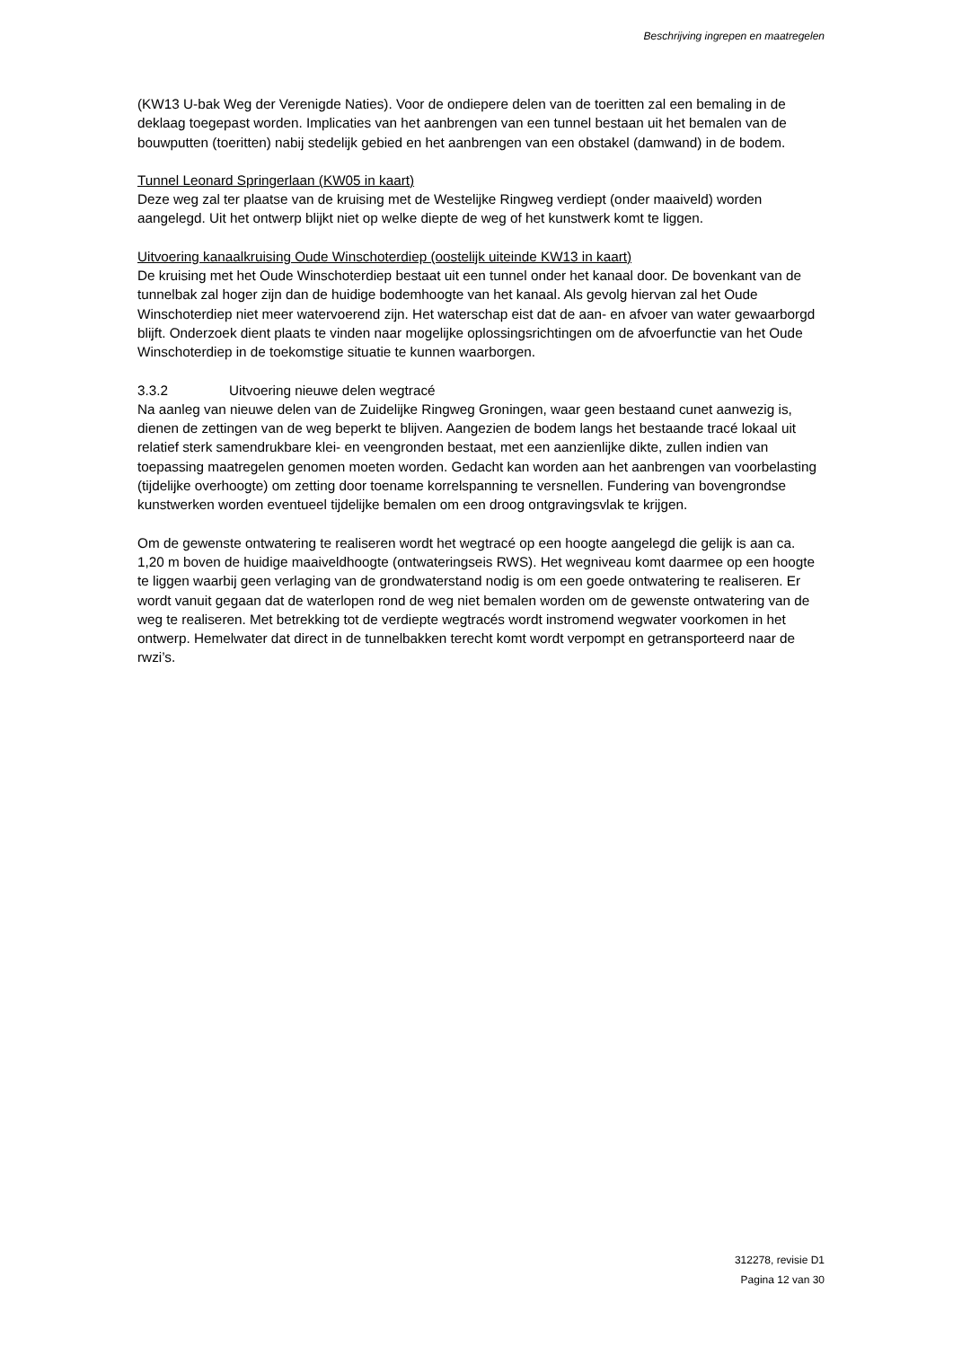Beschrijving ingrepen en maatregelen
(KW13 U-bak Weg der Verenigde Naties). Voor de ondiepere delen van de toeritten zal een bemaling in de deklaag toegepast worden. Implicaties van het aanbrengen van een tunnel bestaan uit het bemalen van de bouwputten (toeritten) nabij stedelijk gebied en het aanbrengen van een obstakel (damwand) in de bodem.
Tunnel Leonard Springerlaan (KW05 in kaart)
Deze weg zal ter plaatse van de kruising met de Westelijke Ringweg verdiept (onder maaiveld) worden aangelegd. Uit het ontwerp blijkt niet op welke diepte de weg of het kunstwerk komt te liggen.
Uitvoering kanaalkruising Oude Winschoterdiep (oostelijk uiteinde KW13 in kaart)
De kruising met het Oude Winschoterdiep bestaat uit een tunnel onder het kanaal door. De bovenkant van de tunnelbak zal hoger zijn dan de huidige bodemhoogte van het kanaal. Als gevolg hiervan zal het Oude Winschoterdiep niet meer watervoerend zijn. Het waterschap eist dat de aan- en afvoer van water gewaarborgd blijft. Onderzoek dient plaats te vinden naar mogelijke oplossingsrichtingen om de afvoerfunctie van het Oude Winschoterdiep in de toekomstige situatie te kunnen waarborgen.
3.3.2 Uitvoering nieuwe delen wegtracé
Na aanleg van nieuwe delen van de Zuidelijke Ringweg Groningen, waar geen bestaand cunet aanwezig is, dienen de zettingen van de weg beperkt te blijven. Aangezien de bodem langs het bestaande tracé lokaal uit relatief sterk samendrukbare klei- en veengronden bestaat, met een aanzienlijke dikte, zullen indien van toepassing maatregelen genomen moeten worden. Gedacht kan worden aan het aanbrengen van voorbelasting (tijdelijke overhoogte) om zetting door toename korrelspanning te versnellen. Fundering van bovengrondse kunstwerken worden eventueel tijdelijke bemalen om een droog ontgravingsvlak te krijgen.
Om de gewenste ontwatering te realiseren wordt het wegtracé op een hoogte aangelegd die gelijk is aan ca. 1,20 m boven de huidige maaiveldhoogte (ontwateringseis RWS). Het wegniveau komt daarmee op een hoogte te liggen waarbij geen verlaging van de grondwaterstand nodig is om een goede ontwatering te realiseren. Er wordt vanuit gegaan dat de waterlopen rond de weg niet bemalen worden om de gewenste ontwatering van de weg te realiseren. Met betrekking tot de verdiepte wegtracés wordt instromend wegwater voorkomen in het ontwerp. Hemelwater dat direct in de tunnelbakken terecht komt wordt verpompt en getransporteerd naar de rwzi’s.
312278, revisie D1
Pagina 12 van 30